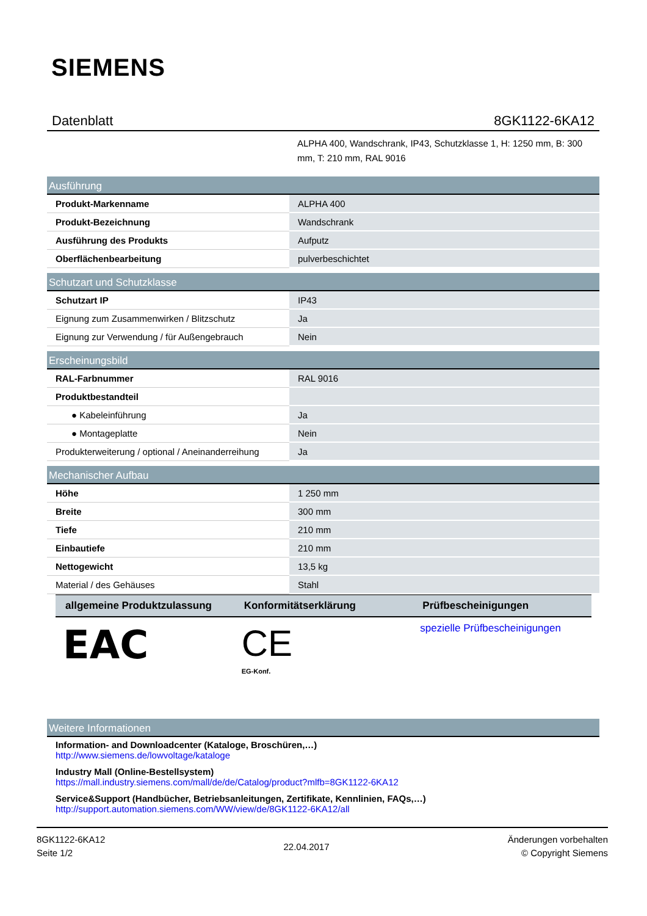SIEMENS
Datenblatt 8GK1122-6KA12
ALPHA 400, Wandschrank, IP43, Schutzklasse 1, H: 1250 mm, B: 300 mm, T: 210 mm, RAL 9016
| Ausführung | |
| --- | --- |
| Produkt-Markenname | ALPHA 400 |
| Produkt-Bezeichnung | Wandschrank |
| Ausführung des Produkts | Aufputz |
| Oberflächenbearbeitung | pulverbeschichtet |
| Schutzart und Schutzklasse | |
| --- | --- |
| Schutzart IP | IP43 |
| Eignung zum Zusammenwirken / Blitzschutz | Ja |
| Eignung zur Verwendung / für Außengebrauch | Nein |
| Erscheinungsbild | |
| --- | --- |
| RAL-Farbnummer | RAL 9016 |
| Produktbestandteil | |
| ● Kabeleinführung | Ja |
| ● Montageplatte | Nein |
| Produkterweiterung / optional / Aneinanderreihung | Ja |
| Mechanischer Aufbau | |
| --- | --- |
| Höhe | 1 250 mm |
| Breite | 300 mm |
| Tiefe | 210 mm |
| Einbautiefe | 210 mm |
| Nettogewicht | 13,5 kg |
| Material / des Gehäuses | Stahl |
| allgemeine Produktzulassung | Konformitätserklärung | Prüfbescheinigungen |
| --- | --- | --- |
| EAC | CE EG-Konf. | spezielle Prüfbescheinigungen |
| Weitere Informationen |
| --- |
Information- and Downloadcenter (Kataloge, Broschüren,…)
http://www.siemens.de/lowvoltage/kataloge
Industry Mall (Online-Bestellsystem)
https://mall.industry.siemens.com/mall/de/de/Catalog/product?mlfb=8GK1122-6KA12
Service&Support (Handbücher, Betriebsanleitungen, Zertifikate, Kennlinien, FAQs,…)
http://support.automation.siemens.com/WW/view/de/8GK1122-6KA12/all
8GK1122-6KA12
Seite 1/2
22.04.2017
Änderungen vorbehalten
© Copyright Siemens